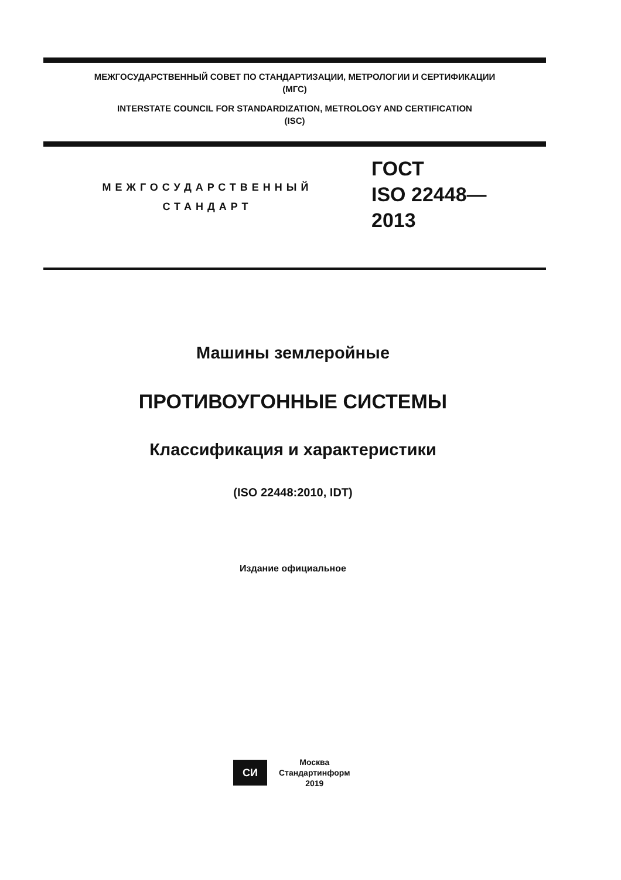МЕЖГОСУДАРСТВЕННЫЙ СОВЕТ ПО СТАНДАРТИЗАЦИИ, МЕТРОЛОГИИ И СЕРТИФИКАЦИИ
(МГС)
INTERSTATE COUNCIL FOR STANDARDIZATION, METROLOGY AND CERTIFICATION
(ISC)
МЕЖГОСУДАРСТВЕННЫЙ
СТАНДАРТ
ГОСТ
ISO 22448—
2013
Машины землеройные
ПРОТИВОУГОННЫЕ СИСТЕМЫ
Классификация и характеристики
(ISO 22448:2010, IDT)
Издание официальное
СИ
Москва
Стандартинформ
2019